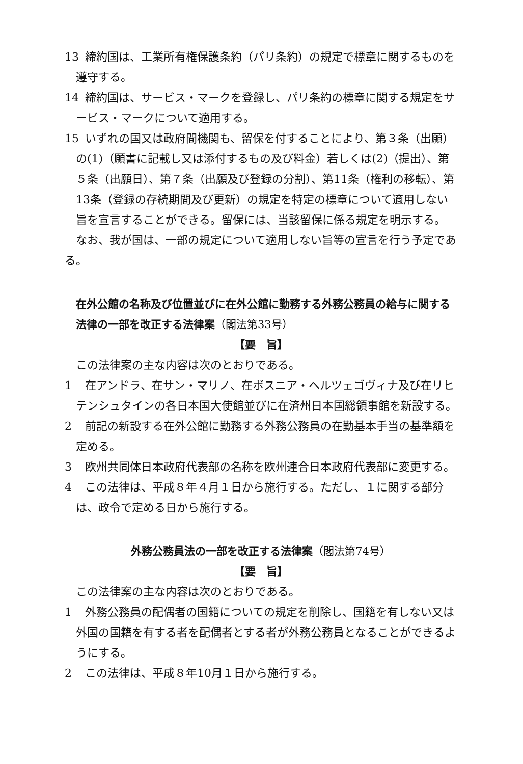13 締約国は、工業所有権保護条約（パリ条約）の規定で標章に関するものを遵守する。
14 締約国は、サービス・マークを登録し、パリ条約の標章に関する規定をサービス・マークについて適用する。
15 いずれの国又は政府間機関も、留保を付することにより、第３条（出願）の(1)（願書に記載し又は添付するもの及び料金）若しくは(2)（提出）、第５条（出願日）、第７条（出願及び登録の分割）、第11条（権利の移転）、第13条（登録の存続期間及び更新）の規定を特定の標章について適用しない旨を宣言することができる。留保には、当該留保に係る規定を明示する。
なお、我が国は、一部の規定について適用しない旨等の宣言を行う予定である。
在外公館の名称及び位置並びに在外公館に勤務する外務公務員の給与に関する法律の一部を改正する法律案（閣法第33号）
【要　旨】
この法律案の主な内容は次のとおりである。
1 在アンドラ、在サン・マリノ、在ボスニア・ヘルツェゴヴィナ及び在リヒテンシュタインの各日本国大使館並びに在済州日本国総領事館を新設する。
2 前記の新設する在外公館に勤務する外務公務員の在勤基本手当の基準額を定める。
3 欧州共同体日本政府代表部の名称を欧州連合日本政府代表部に変更する。
4 この法律は、平成８年４月１日から施行する。ただし、１に関する部分は、政令で定める日から施行する。
外務公務員法の一部を改正する法律案（閣法第74号）
【要　旨】
この法律案の主な内容は次のとおりである。
1 外務公務員の配偶者の国籍についての規定を削除し、国籍を有しない又は外国の国籍を有する者を配偶者とする者が外務公務員となることができるようにする。
2 この法律は、平成８年10月１日から施行する。